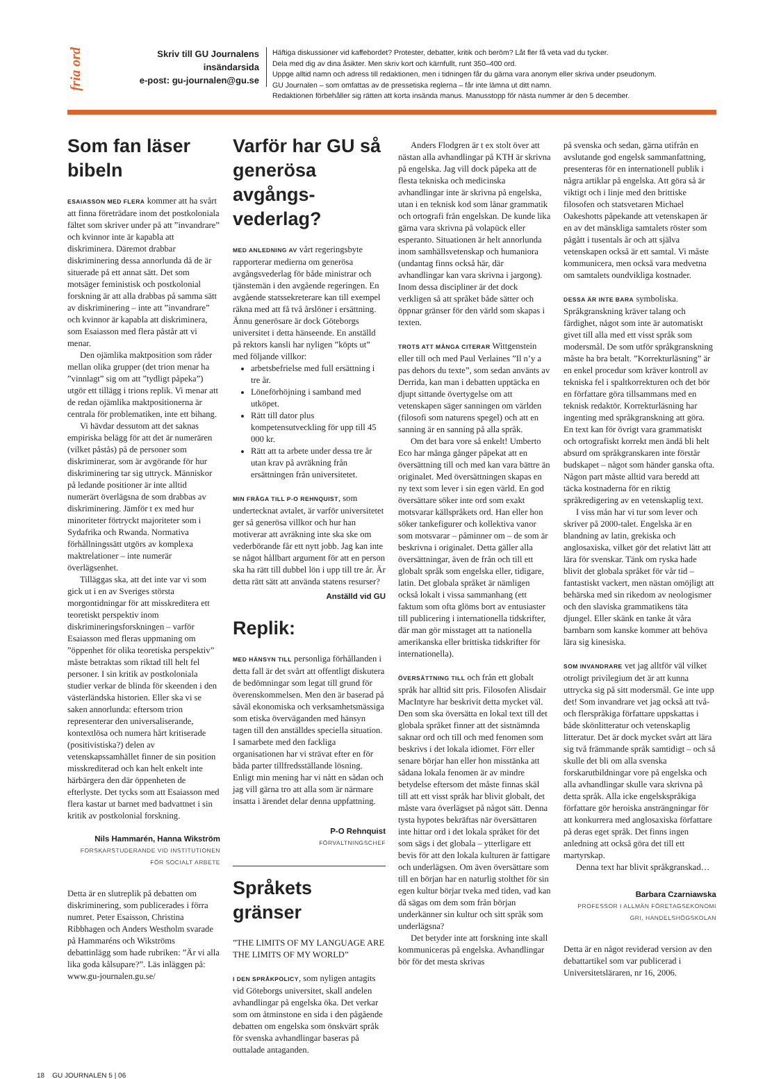fria ord
Skriv till GU Journalens
insändarsida
e-post: gu-journalen@gu.se
Häftiga diskussioner vid kaffebordet? Protester, debatter, kritik och beröm? Låt fler få veta vad du tycker.
Dela med dig av dina åsikter. Men skriv kort och kärnfullt, runt 350–400 ord.
Uppge alltid namn och adress till redaktionen, men i tidningen får du gärna vara anonym eller skriva under pseudonym.
GU Journalen – som omfattas av de pressetiska reglerna – får inte lämna ut ditt namn.
Redaktionen förbehåller sig rätten att korta insända manus. Manusstopp för nästa nummer är den 5 december.
Som fan läser bibeln
ESAIASSON MED FLERA kommer att ha svårt att finna företrädare inom det postkoloniala fältet som skriver under på att ”invandrare” och kvinnor inte är kapabla att diskriminera. Däremot drabbar diskriminering dessa annorlunda då de är situerade på ett annat sätt. Det som motsäger feministisk och postkolonial forskning är att alla drabbas på samma sätt av diskriminering – inte att ”invandrare” och kvinnor är kapabla att diskriminera, som Esaiasson med flera påstår att vi menar.
Den ojämlika maktposition som råder mellan olika grupper (det trion menar ha ”vinnlagt” sig om att ”tydligt påpeka”) utgör ett tillägg i trions replik. Vi menar att de redan ojämlika maktpositionerna är centrala för problematiken, inte ett bihang.
Vi hävdar dessutom att det saknas empiriska belägg för att det är numerären (vilket påstås) på de personer som diskriminerar, som är avgörande för hur diskriminering tar sig uttryck. Människor på ledande positioner är inte alltid numerärt överlägsna de som drabbas av diskriminering. Jämför t ex med hur minoriteter förtryckt majoriteter som i Sydafrika och Rwanda. Normativa förhållningssätt utgörs av komplexa maktrelationer – inte numerär överlägsenhet.
Tilläggas ska, att det inte var vi som gick ut i en av Sveriges största morgontidningar för att misskreditera ett teoretiskt perspektiv inom diskrimineringsforskningen – varför Esaiasson med fleras uppmaning om ”öppenhet för olika teoretiska perspektiv” måste betraktas som riktad till helt fel personer. I sin kritik av postkoloniala studier verkar de blinda för skeenden i den västerländska historien. Eller ska vi se saken annorlunda: eftersom trion representerar den universaliserande, kontextlösa och numera hårt kritiserade (positivistiska?) delen av vetenskapssamhället finner de sin position misskrediterad och kan helt enkelt inte härbärgera den där öppenheten de efterlyste. Det tycks som att Esaiasson med flera kastar ut barnet med badvattnet i sin kritik av postkolonial forskning.
Nils Hammarén, Hanna Wikström
FORSKARSTUDERANDE VID INSTITUTIONEN
FÖR SOCIALT ARBETE
Detta är en slutreplik på debatten om diskriminering, som publicerades i förra numret. Peter Esaisson, Christina Ribbhagen och Anders Westholm svarade på Hammaréns och Wikströms debattinlägg som hade rubriken: ”Är vi alla lika goda kålsupare?”. Läs inläggen på: www.gu-journalen.gu.se/
Varför har GU så generösa avgångs­vederlag?
MED ANLEDNING AV vårt regeringsbyte rapporterar medierna om generösa avgångsvederlag för både ministrar och tjänstemän i den avgående regeringen. En avgående statssekreterare kan till exempel räkna med att få två årslöner i ersättning. Ännu generösare är dock Göteborgs universitet i detta hänseende. En anställd på rektors kansli har nyligen ”köpts ut” med följande villkor:
arbetsbefrielse med full ersättning i tre år.
Löneförhöjning i samband med utköpet.
Rätt till dator plus kompetensutveckling för upp till 45 000 kr.
Rätt att ta arbete under dessa tre år utan krav på avräkning från ersättningen från universitetet.
MIN FRÅGA TILL P-O REHNQUIST, som undertecknat avtalet, är varför universitetet ger så generösa villkor och hur han motiverar att avräkning inte ska ske om vederbörande får ett nytt jobb. Jag kan inte se något hållbart argument för att en person ska ha rätt till dubbel lön i upp till tre år. Är detta rätt sätt att använda statens resurser?
Anställd vid GU
Replik:
MED HÄNSYN TILL personliga förhållanden i detta fall är det svårt att offentligt diskutera de bedömningar som legat till grund för överenskommelsen. Men den är baserad på såväl ekonomiska och verksamhetsmässiga som etiska överväganden med hänsyn tagen till den anställdes speciella situation. I samarbete med den fackliga organisationen har vi strävat efter en för båda parter tillfredsställande lösning. Enligt min mening har vi nått en sådan och jag vill gärna tro att alla som är närmare insatta i ärendet delar denna uppfattning.
P-O Rehnquist
FÖRVALTNINGSCHEF
Språkets gränser
”THE LIMITS OF MY LANGUAGE ARE THE LIMITS OF MY WORLD”
I DEN SPRÅKPOLICY, som nyligen antagits vid Göteborgs universitet, skall andelen avhandlingar på engelska öka. Det verkar som om åtminstone en sida i den pågående debatten om engelska som önskvärt språk för svenska avhandlingar baseras på outtalade antaganden.
Anders Flodgren är t ex stolt över att nästan alla avhandlingar på KTH är skrivna på engelska. Jag vill dock påpeka att de flesta tekniska och medicinska avhandlingar inte är skrivna på engelska, utan i en teknisk kod som lånar grammatik och ortografi från engelskan. De kunde lika gärna vara skrivna på volapück eller esperanto. Situationen är helt annorlunda inom samhällsvetenskap och humaniora (undantag finns också här, där avhandlingar kan vara skrivna i jargong). Inom dessa discipliner är det dock verkligen så att språket både sätter och öppnar gränser för den värld som skapas i texten.
TROTS ATT MÅNGA CITERAR Wittgenstein eller till och med Paul Verlaines ”Il n’y a pas dehors du texte”, som sedan använts av Derrida, kan man i debatten upptäcka en djupt sittande övertygelse om att vetenskapen säger sanningen om världen (filosofi som naturens spegel) och att en sanning är en sanning på alla språk.
Om det bara vore så enkelt! Umberto Eco har många gånger påpekat att en översättning till och med kan vara bättre än originalet. Med översättningen skapas en ny text som lever i sin egen värld. En god översättare söker inte ord som exakt motsvarar källspråkets ord. Han eller hon söker tankefigurer och kollektiva vanor som motsvarar – påminner om – de som är beskrivna i originalet. Detta gäller alla översättningar, även de från och till ett globalt språk som engelska eller, tidigare, latin. Det globala språket är nämligen också lokalt i vissa sammanhang (ett faktum som ofta glöms bort av entusiaster till publicering i internationella tidskrifter, där man gör misstaget att ta nationella amerikanska eller brittiska tidskrifter för internationella).
ÖVERSÄTTNING TILL och från ett globalt språk har alltid sitt pris. Filosofen Alisdair MacIntyre har beskrivit detta mycket väl. Den som ska översätta en lokal text till det globala språket finner att det sistnämnda saknar ord och till och med fenomen som beskrivs i det lokala idiomet. Förr eller senare börjar han eller hon misstänka att sådana lokala fenomen är av mindre betydelse eftersom det måste finnas skäl till att ett visst språk har blivit globalt, det måste vara överlägset på något sätt. Denna tysta hypotes bekräftas när översättaren inte hittar ord i det lokala språket för det som sägs i det globala – ytterligare ett bevis för att den lokala kulturen är fattigare och underlägsen. Om även översättare som till en början har en naturlig stolthet för sin egen kultur börjar tveka med tiden, vad kan då sägas om dem som från början underkänner sin kultur och sitt språk som underlägsna?
Det betyder inte att forskning inte skall kommuniceras på engelska. Avhandlingar bör för det mesta skrivas
på svenska och sedan, gärna utifrån en avslutande god engelsk sammanfattning, presenteras för en internationell publik i några artiklar på engelska. Att göra så är viktigt och i linje med den brittiske filosofen och statsvetaren Michael Oakeshotts påpekande att vetenskapen är en av det mänskliga samtalets röster som pågått i tusentals år och att själva vetenskapen också är ett samtal. Vi måste kommunicera, men också vara medvetna om samtalets oundvikliga kostnader.
DESSA ÄR INTE BARA symboliska. Språkgranskning kräver talang och färdighet, något som inte är automatiskt givet till alla med ett visst språk som modersmål. De som utför språkgranskning måste ha bra betalt. ”Korrekturläsning” är en enkel procedur som kräver kontroll av tekniska fel i spaltkorrekturen och det bör en författare göra tillsammans med en teknisk redaktör. Korrekturläsning har ingenting med språkgranskning att göra. En text kan för övrigt vara grammatiskt och ortografiskt korrekt men ändå bli helt absurd om språkgranskaren inte förstår budskapet – något som händer ganska ofta. Någon part måste alltid vara beredd att täcka kostnaderna för en riktig språkredigering av en vetenskaplig text.
I viss mån har vi tur som lever och skriver på 2000-talet. Engelska är en blandning av latin, grekiska och anglosaxiska, vilket gör det relativt lätt att lära för svenskar. Tänk om ryska hade blivit det globala språket för vår tid – fantastiskt vackert, men nästan omöjligt att behärska med sin rikedom av neologismer och den slaviska grammatikens täta djungel. Eller skänk en tanke åt våra barnbarn som kanske kommer att behöva lära sig kinesiska.
SOM INVANDRARE vet jag alltför väl vilket otroligt privilegium det är att kunna uttrycka sig på sitt modersmål. Ge inte upp det! Som invandrare vet jag också att två- och flerspråkiga författare uppskattas i både skönlitteratur och vetenskaplig litteratur. Det är dock mycket svårt att lära sig två främmande språk samtidigt – och så skulle det bli om alla svenska forskarutbildningar vore på engelska och alla avhandlingar skulle vara skrivna på detta språk. Alla icke engelskspråkiga författare gör heroiska ansträngningar för att konkurrera med anglosaxiska författare på deras eget språk. Det finns ingen anledning att också göra det till ett martyrskap.
Denna text har blivit språkgranskad…
Barbara Czarniawska
PROFESSOR I ALLMÄN FÖRETAGSEKONOMI
GRI, HANDELSHÖGSKOLAN
Detta är en något reviderad version av den debattartikel som var publicerad i Universitetsläraren, nr 16, 2006.
18 GU JOURNALEN 5 | 06